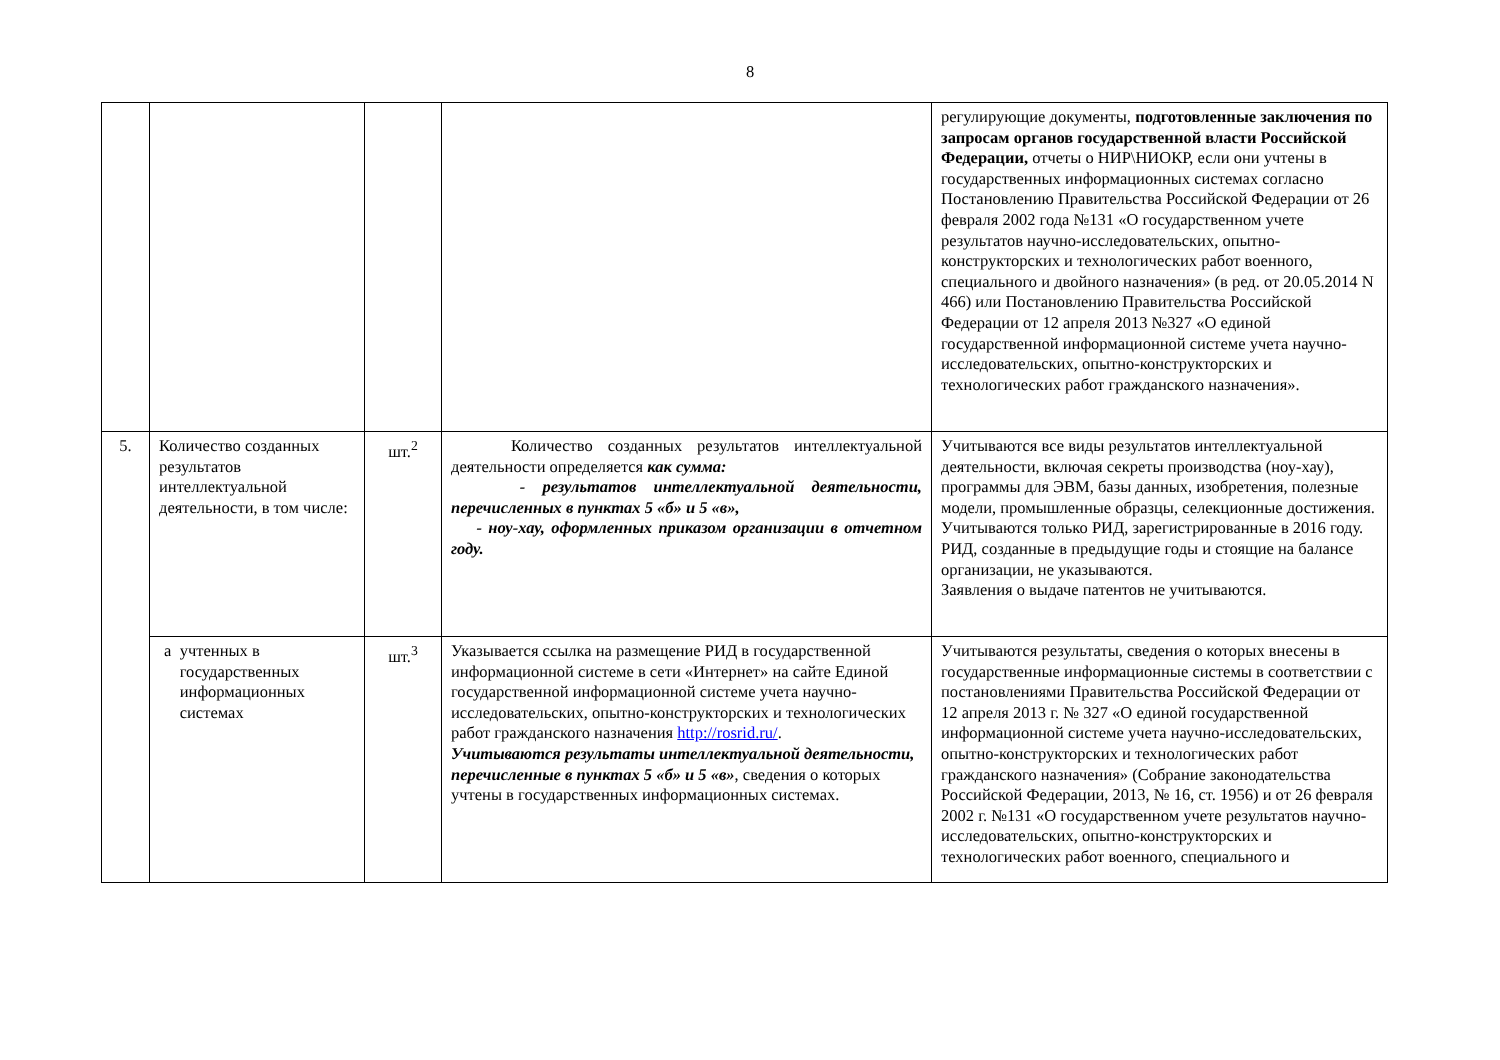8
| | | | | регулирующие документы, подготовленные заключения по запросам органов государственной власти Российской Федерации, отчеты о НИР\НИОКР, если они учтены в государственных информационных системах согласно Постановлению Правительства Российской Федерации от 26 февраля 2002 года №131 «О государственном учете результатов научно-исследовательских, опытно-конструкторских и технологических работ военного, специального и двойного назначения» (в ред. от 20.05.2014 N 466) или Постановлению Правительства Российской Федерации от 12 апреля 2013 №327 «О единой государственной информационной системе учета научно-исследовательских, опытно-конструкторских и технологических работ гражданского назначения». |
| 5. | Количество созданных результатов интеллектуальной деятельности, в том числе: | шт.<sup>2</sup> | Количество созданных результатов интеллектуальной деятельности определяется как сумма: - результатов интеллектуальной деятельности, перечисленных в пунктах 5 «б» и 5 «в», - ноу-хау, оформленных приказом организации в отчетном году. | Учитываются все виды результатов интеллектуальной деятельности, включая секреты производства (ноу-хау), программы для ЭВМ, базы данных, изобретения, полезные модели, промышленные образцы, селекционные достижения. Учитываются только РИД, зарегистрированные в 2016 году. РИД, созданные в предыдущие годы и стоящие на балансе организации, не указываются. Заявления о выдаче патентов не учитываются. |
| | а учтенных в государственных информационных системах | шт.<sup>3</sup> | Указывается ссылка на размещение РИД в государственной информационной системе в сети «Интернет» на сайте Единой государственной информационной системе учета научно-исследовательских, опытно-конструкторских и технологических работ гражданского назначения http://rosrid.ru/ . Учитываются результаты интеллектуальной деятельности, перечисленные в пунктах 5 «б» и 5 «в» , сведения о которых учтены в государственных информационных системах. | Учитываются результаты, сведения о которых внесены в государственные информационные системы в соответствии с постановлениями Правительства Российской Федерации от 12 апреля 2013 г. № 327 «О единой государственной информационной системе учета научно-исследовательских, опытно-конструкторских и технологических работ гражданского назначения» (Собрание законодательства Российской Федерации, 2013, № 16, ст. 1956) и от 26 февраля 2002 г. №131 «О государственном учете результатов научно-исследовательских, опытно-конструкторских и технологических работ военного, специального и |